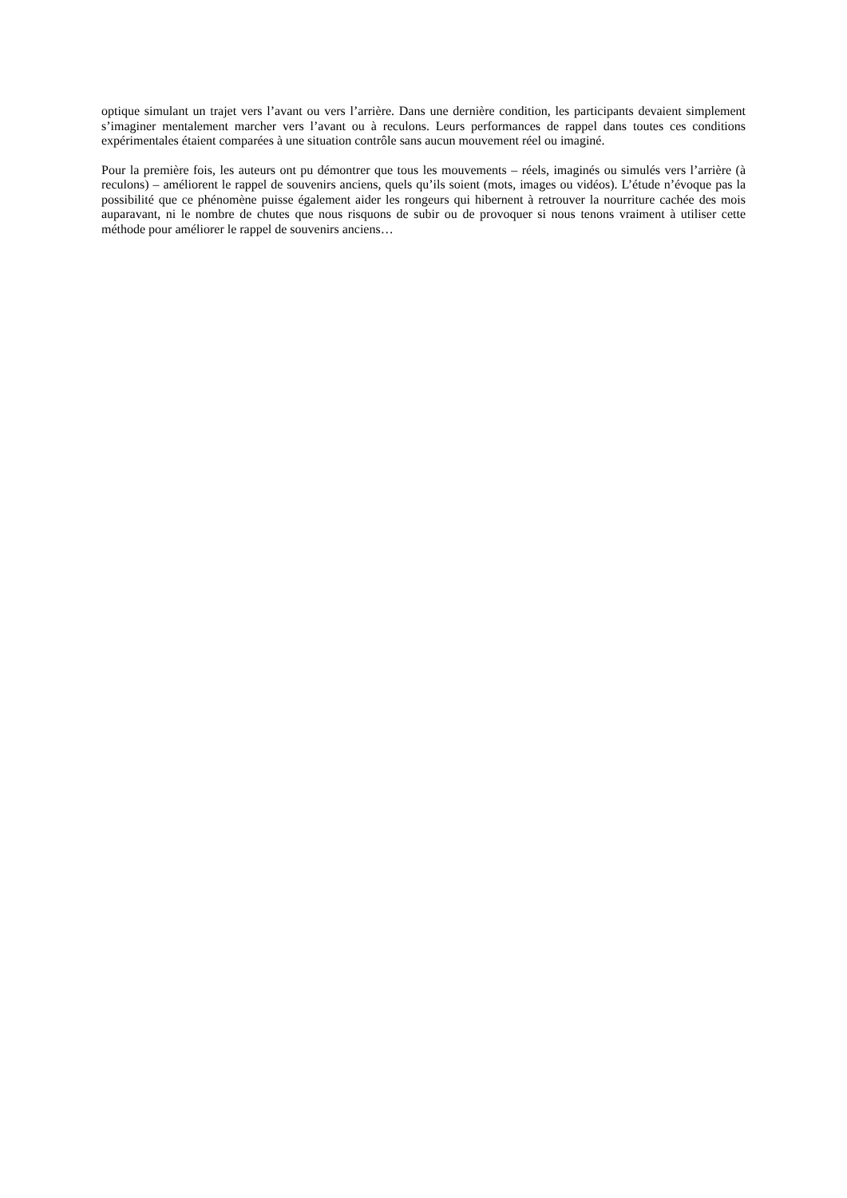optique simulant un trajet vers l’avant ou vers l’arrière. Dans une dernière condition, les participants devaient simplement s’imaginer mentalement marcher vers l’avant ou à reculons. Leurs performances de rappel dans toutes ces conditions expérimentales étaient comparées à une situation contrôle sans aucun mouvement réel ou imaginé.
Pour la première fois, les auteurs ont pu démontrer que tous les mouvements – réels, imaginés ou simulés vers l’arrière (à reculons) – améliorent le rappel de souvenirs anciens, quels qu’ils soient (mots, images ou vidéos). L’étude n’évoque pas la possibilité que ce phénomène puisse également aider les rongeurs qui hibernent à retrouver la nourriture cachée des mois auparavant, ni le nombre de chutes que nous risquons de subir ou de provoquer si nous tenons vraiment à utiliser cette méthode pour améliorer le rappel de souvenirs anciens…